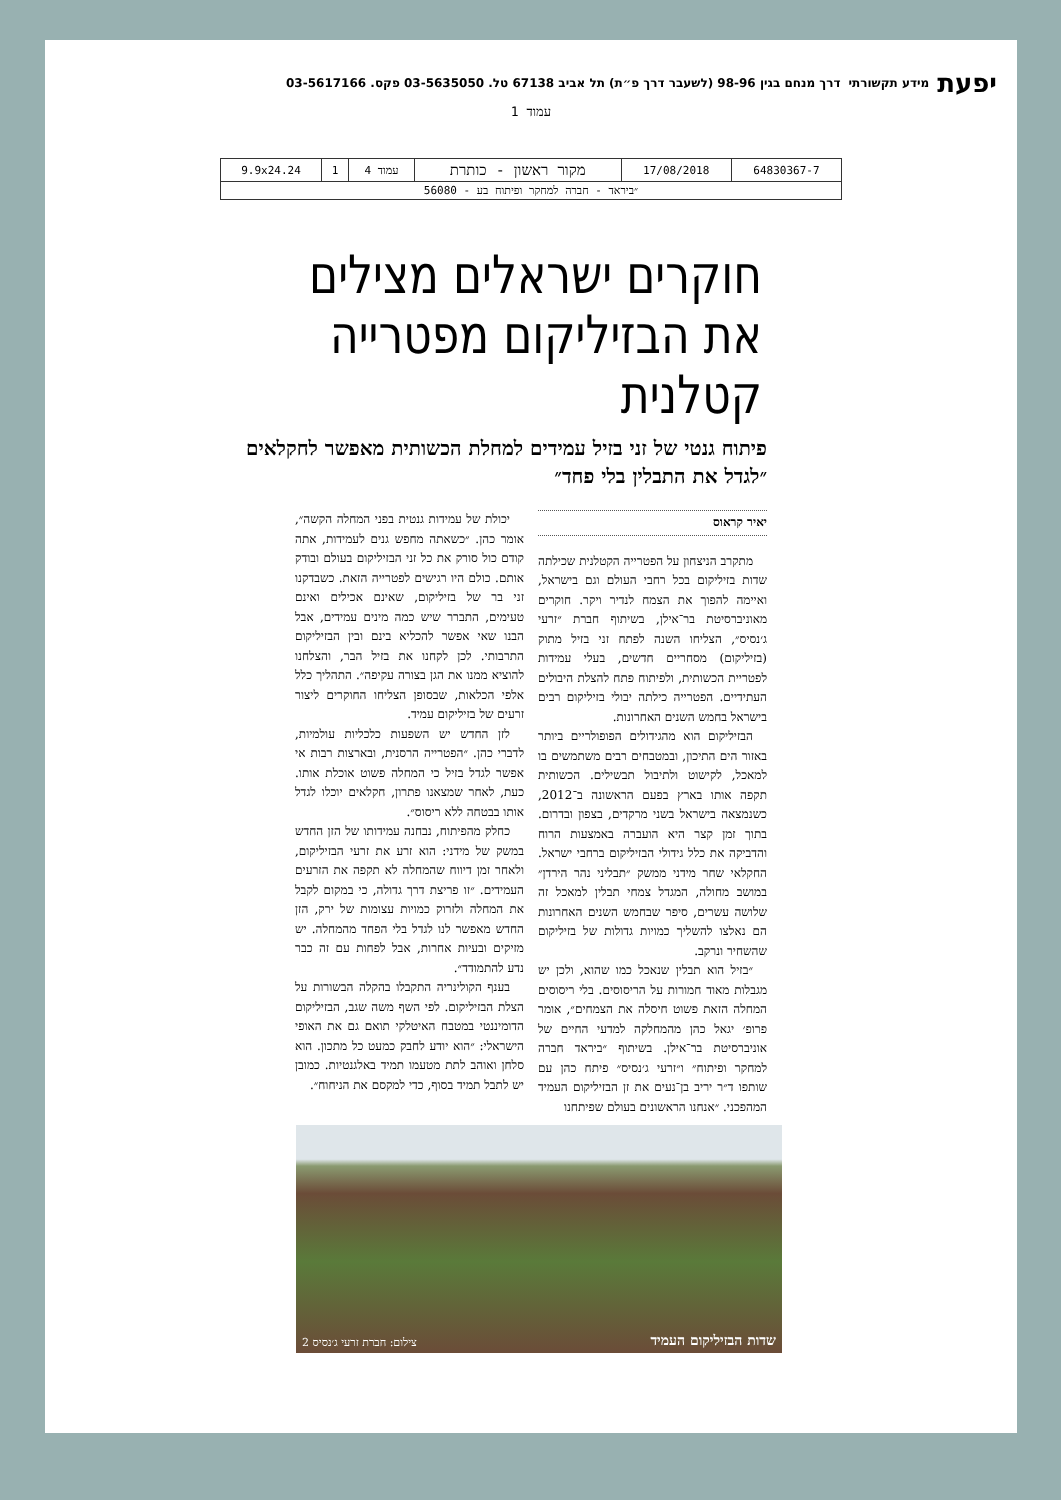יפעת מידע תקשורתי דרך מנחם בגין 98-96 (לשעבר דרך פ״ת) תל אביב 67138 טל. 03-5635050 פקס. 03-5617166
עמוד 1
| 64830367-7 | 17/08/2018 | מקור ראשון - כותרת | עמוד 4 | 1 | 9.9x24.24 |
| ״ביראד - חברה למחקר ופיתוח בע - 56080 | | | | | |
חוקרים ישראלים מצילים את הבזיליקום מפטרייה קטלנית
פיתוח גנטי של זני בזיל עמידים למחלת הכשותית מאפשר לחקלאים ״לגדל את התבלין בלי פחד״
יאיר קראוס
מתקרב הניצחון על הפטרייה הקטלנית שכילתה שדות בזיליקום בכל רחבי העולם וגם בישראל, ואיימה להפוך את הצמח לנדיר ויקר. חוקרים מאוניברסיטת בר־אילן, בשיתוף חברת ״זרעי ג׳נסיס״, הצליחו השנה לפתח זני בזיל מתוק (בזיליקום) מסחריים חדשים, בעלי עמידות לפטריית הכשותית, ולפיתוח פתח להצלת היבולים העתידיים. הפטרייה כילתה יבולי בזיליקום רבים בישראל בחמש השנים האחרונות.
הבזיליקום הוא מהגידולים הפופולריים ביותר באזור הים התיכון, ובמטבחים רבים משתמשים בו למאכל, לקישוט ולתיבול תבשילים. הכשותית תקפה אותו בארץ בפעם הראשונה ב־2012, כשנמצאה בישראל בשני מרקדים, בצפון ובדרום. בתוך זמן קצר היא הועברה באמצעות הרוח והדביקה את כלל גידולי הבזיליקום ברחבי ישראל. החקלאי שחר מידני ממשק ״תבליני נהר הירדן״ במושב מחולה, המגדל צמחי תבלין למאכל זה שלושה עשרים, סיפר שבחמש השנים האחרונות הם נאלצו להשליך כמויות גדולות של בזיליקום שהשחיר ונרקב.
״בזיל הוא תבלין שנאכל כמו שהוא, ולכן יש מגבלות מאוד חמורות על הריסוסים. בלי ריסוסים המחלה הזאת פשוט חיסלה את הצמחים״, אומר פרופ׳ יגאל כהן מהמחלקה למדעי החיים של אוניברסיטת בר־אילן. בשיתוף ״ביראד חברה למחקר ופיתוח״ ו״זרעי ג׳נסיס״ פיתח כהן עם שותפו ד״ר יריב בן־נעים את זן הבזיליקום העמיד המהפכני. ״אנחנו הראשונים בעולם שפיתחנו
יכולת של עמידות גנטית בפני המחלה הקשה״, אומר כהן. ״כשאתה מחפש גנים לעמידות, אתה קודם כול סורק את כל זני הבזיליקום בעולם ובודק אותם. כולם היו רגישים לפטרייה הזאת. כשבדקנו זני בר של בזיליקום, שאינם אכילים ואינם טעימים, התברר שיש כמה מינים עמידים, אבל הבנו שאי אפשר להכליא בינם ובין הבזיליקום התרבותי. לכן לקחנו את בזיל הבר, והצלחנו להוציא ממנו את הגן בצורה עקיפה״. התהליך כלל אלפי הכלאות, שבסופן הצליחו החוקרים ליצור זרעים של בזיליקום עמיד.
לזן החדש יש השפעות כלכליות עולמיות, לדברי כהן. ״הפטרייה הרסנית, ובארצות רבות אי אפשר לגדל בזיל כי המחלה פשוט אוכלת אותו. כעת, לאחר שמצאנו פתרון, חקלאים יוכלו לגדל אותו בבטחה ללא ריסוס״.
כחלק מהפיתוח, נבחנה עמידותו של הזן החדש במשק של מידני: הוא זרע את זרעי הבזיליקום, ולאחר זמן דיווח שהמחלה לא תקפה את הזרעים העמידים. ״זו פריצת דרך גדולה, כי במקום לקבל את המחלה ולזרוק כמויות עצומות של ירק, הזן החדש מאפשר לנו לגדל בלי הפחד מהמחלה. יש מזיקים ובעיות אחרות, אבל לפחות עם זה כבר נדע להתמודד״.
בענף הקולינריה התקבלו בהקלה הבשורות על הצלת הבזיליקום. לפי השף משה שגב, הבזיליקום הדומיננטי במטבח האיטלקי תואם גם את האופי הישראלי: ״הוא יודע לחבק כמעט כל מתכון. הוא סלחן ואוהב לתת מטעמו תמיד באלגנטיות. כמובן יש לתבל תמיד בסוף, כדי למקסם את הניחוח״.
שדות הבזיליקום העמיד צילום: חברת זרעי ג׳נסיס 2